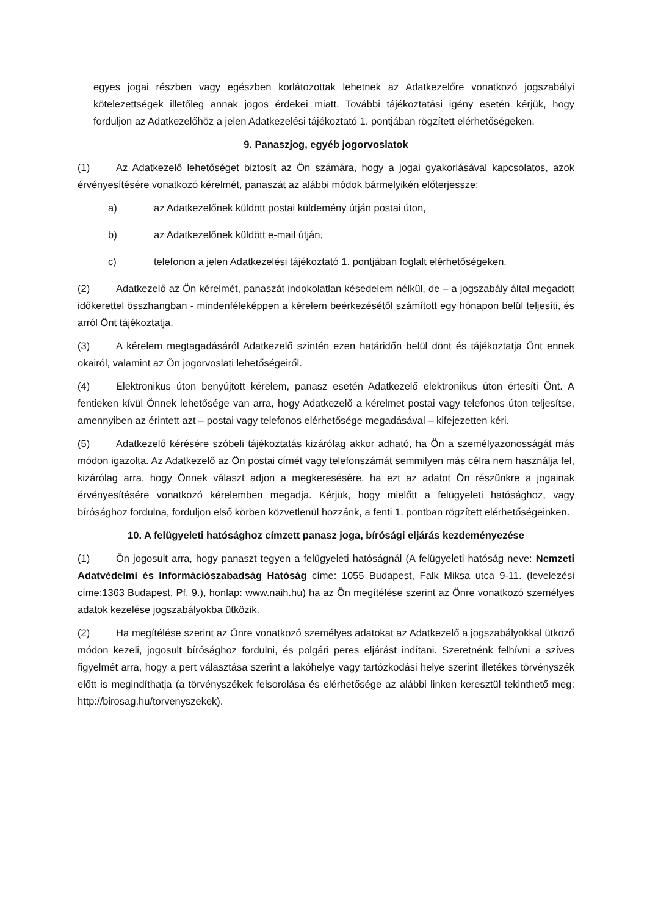egyes jogai részben vagy egészben korlátozottak lehetnek az Adatkezelőre vonatkozó jogszabályi kötelezettségek illetőleg annak jogos érdekei miatt. További tájékoztatási igény esetén kérjük, hogy forduljon az Adatkezelőhöz a jelen Adatkezelési tájékoztató 1. pontjában rögzített elérhetőségeken.
9. Panaszjog, egyéb jogorvoslatok
(1) Az Adatkezelő lehetőséget biztosít az Ön számára, hogy a jogai gyakorlásával kapcsolatos, azok érvényesítésére vonatkozó kérelmét, panaszát az alábbi módok bármelyikén előterjessze:
a) az Adatkezelőnek küldött postai küldemény útján postai úton,
b) az Adatkezelőnek küldött e-mail útján,
c) telefonon a jelen Adatkezelési tájékoztató 1. pontjában foglalt elérhetőségeken.
(2) Adatkezelő az Ön kérelmét, panaszát indokolatlan késedelem nélkül, de – a jogszabály által megadott időkerettel összhangban - mindenféleképpen a kérelem beérkezésétől számított egy hónapon belül teljesíti, és arról Önt tájékoztatja.
(3) A kérelem megtagadásáról Adatkezelő szintén ezen határidőn belül dönt és tájékoztatja Önt ennek okairól, valamint az Ön jogorvoslati lehetőségeiről.
(4) Elektronikus úton benyújtott kérelem, panasz esetén Adatkezelő elektronikus úton értesíti Önt. A fentieken kívül Önnek lehetősége van arra, hogy Adatkezelő a kérelmet postai vagy telefonos úton teljesítse, amennyiben az érintett azt – postai vagy telefonos elérhetősége megadásával – kifejezetten kéri.
(5) Adatkezelő kérésére szóbeli tájékoztatás kizárólag akkor adható, ha Ön a személyazonosságát más módon igazolta. Az Adatkezelő az Ön postai címét vagy telefonszámát semmilyen más célra nem használja fel, kizárólag arra, hogy Önnek választ adjon a megkeresésére, ha ezt az adatot Ön részünkre a jogainak érvényesítésére vonatkozó kérelemben megadja. Kérjük, hogy mielőtt a felügyeleti hatósághoz, vagy bírósághoz fordulna, forduljon első körben közvetlenül hozzánk, a fenti 1. pontban rögzített elérhetőségeinken.
10. A felügyeleti hatósághoz címzett panasz joga, bírósági eljárás kezdeményezése
(1) Ön jogosult arra, hogy panaszt tegyen a felügyeleti hatóságnál (A felügyeleti hatóság neve: Nemzeti Adatvédelmi és Információszabadság Hatóság címe: 1055 Budapest, Falk Miksa utca 9-11. (levelezési címe:1363 Budapest, Pf. 9.), honlap: www.naih.hu) ha az Ön megítélése szerint az Önre vonatkozó személyes adatok kezelése jogszabályokba ütközik.
(2) Ha megítélése szerint az Önre vonatkozó személyes adatokat az Adatkezelő a jogszabályokkal ütköző módon kezeli, jogosult bírósághoz fordulni, és polgári peres eljárást indítani. Szeretnénk felhívni a szíves figyelmét arra, hogy a pert választása szerint a lakóhelye vagy tartózkodási helye szerint illetékes törvényszék előtt is megindíthatja (a törvényszékek felsorolása és elérhetősége az alábbi linken keresztül tekinthető meg: http://birosag.hu/torvenyszekek).